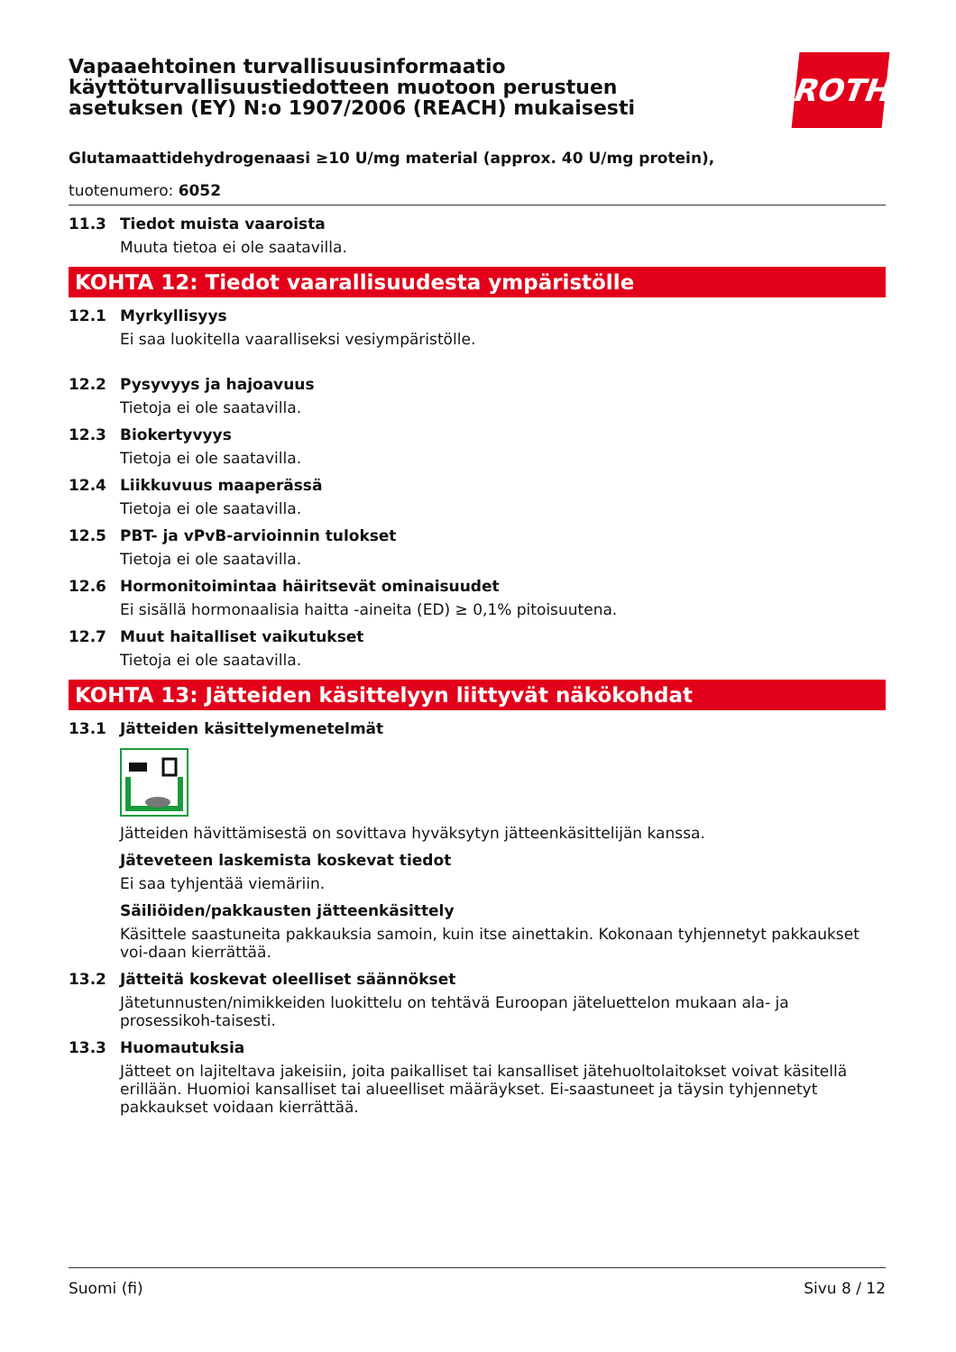ROTH
Vapaaehtoinen turvallisuusinformaatio käyttöturvallisuustiedotteen muotoon perustuen asetuksen (EY) N:o 1907/2006 (REACH) mukaisesti
Glutamaattidehydrogenaasi ≥10 U/mg material (approx. 40 U/mg protein),
tuotenumero: 6052
11.3 Tiedot muista vaaroista
Muuta tietoa ei ole saatavilla.
KOHTA 12: Tiedot vaarallisuudesta ympäristölle
12.1 Myrkyllisyys
Ei saa luokitella vaaralliseksi vesiympäristölle.
12.2 Pysyvyys ja hajoavuus
Tietoja ei ole saatavilla.
12.3 Biokertyvyys
Tietoja ei ole saatavilla.
12.4 Liikkuvuus maaperässä
Tietoja ei ole saatavilla.
12.5 PBT- ja vPvB-arvioinnin tulokset
Tietoja ei ole saatavilla.
12.6 Hormonitoimintaa häiritsevät ominaisuudet
Ei sisällä hormonaalisia haitta -aineita (ED) ≥ 0,1% pitoisuutena.
12.7 Muut haitalliset vaikutukset
Tietoja ei ole saatavilla.
KOHTA 13: Jätteiden käsittelyyn liittyvät näkökohdat
13.1 Jätteiden käsittelymenetelmät
Jätteiden hävittämisestä on sovittava hyväksytyn jätteenkäsittelijän kanssa.
Jäteveteen laskemista koskevat tiedot
Ei saa tyhjentää viemäriin.
Säiliöiden/pakkausten jätteenkäsittely
Käsittele saastuneita pakkauksia samoin, kuin itse ainettakin. Kokonaan tyhjennetyt pakkaukset voi-daan kierrättää.
13.2 Jätteitä koskevat oleelliset säännökset
Jätetunnusten/nimikkeiden luokittelu on tehtävä Euroopan jäteluettelon mukaan ala- ja prosessikoh-taisesti.
13.3 Huomautuksia
Jätteet on lajiteltava jakeisiin, joita paikalliset tai kansalliset jätehuoltolaitokset voivat käsitellä erillään. Huomioi kansalliset tai alueelliset määräykset. Ei-saastuneet ja täysin tyhjennetyt pakkaukset voidaan kierrättää.
Suomi (fi) Sivu 8 / 12